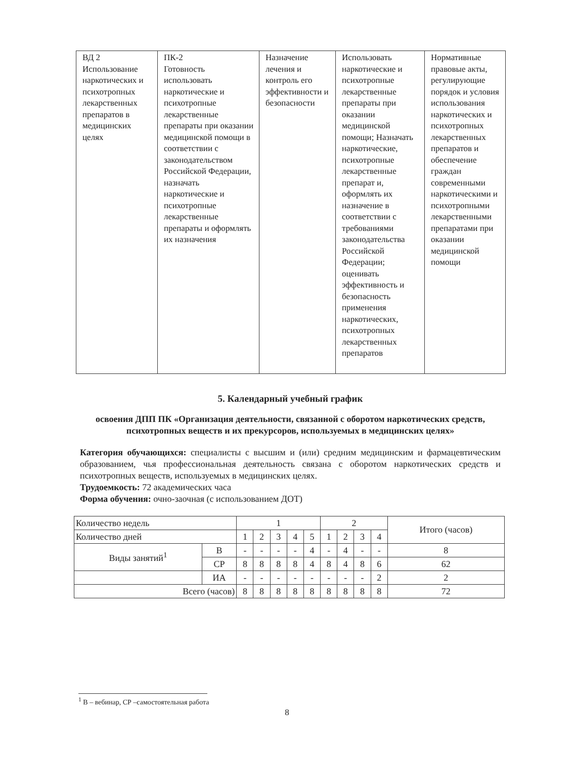| ВД 2 Использование наркотических и психотропных лекарственных препаратов в медицинских целях | ПК-2 Готовность использовать наркотические и психотропные лекарственные препараты при оказании медицинской помощи в соответствии с законодательством Российской Федерации, назначать наркотические и психотропные лекарственные препараты и оформлять их назначения | Назначение лечения и контроль его эффективности и безопасности | Использовать наркотические и психотропные лекарственные препараты при оказании медицинской помощи; Назначать наркотические, психотропные лекарственные препарат и, оформлять их назначение в соответствии с требованиями законодательства Российской Федерации; оценивать эффективность и безопасность применения наркотических, психотропных лекарственных препаратов | Нормативные правовые акты, регулирующие порядок и условия использования наркотических и психотропных лекарственных препаратов и обеспечение граждан современными наркотическими и психотропными лекарственными препаратами при оказании медицинской помощи |
5. Календарный учебный график
освоения ДПП ПК «Организация деятельности, связанной с оборотом наркотических средств, психотропных веществ и их прекурсоров, используемых в медицинских целях»
Категория обучающихся: специалисты с высшим и (или) средним медицинским и фармацевтическим образованием, чья профессиональная деятельность связана с оборотом наркотических средств и психотропных веществ, используемых в медицинских целях.
Трудоемкость: 72 академических часа
Форма обучения: очно-заочная (с использованием ДОТ)
| Количество недель | | 1 | | | | | 2 | | | | Итого (часов) |
| Количество дней | | 1 | 2 | 3 | 4 | 5 | 1 | 2 | 3 | 4 | |
| Виды занятий<sup>1</sup> | В | - | - | - | - | 4 | - | 4 | - | - | 8 |
| | СР | 8 | 8 | 8 | 8 | 4 | 8 | 4 | 8 | 6 | 62 |
| | ИА | - | - | - | - | - | - | - | - | 2 | 2 |
| Всего (часов) | | 8 | 8 | 8 | 8 | 8 | 8 | 8 | 8 | 8 | 72 |
<sup>1</sup> В – вебинар, СР –самостоятельная работа
8